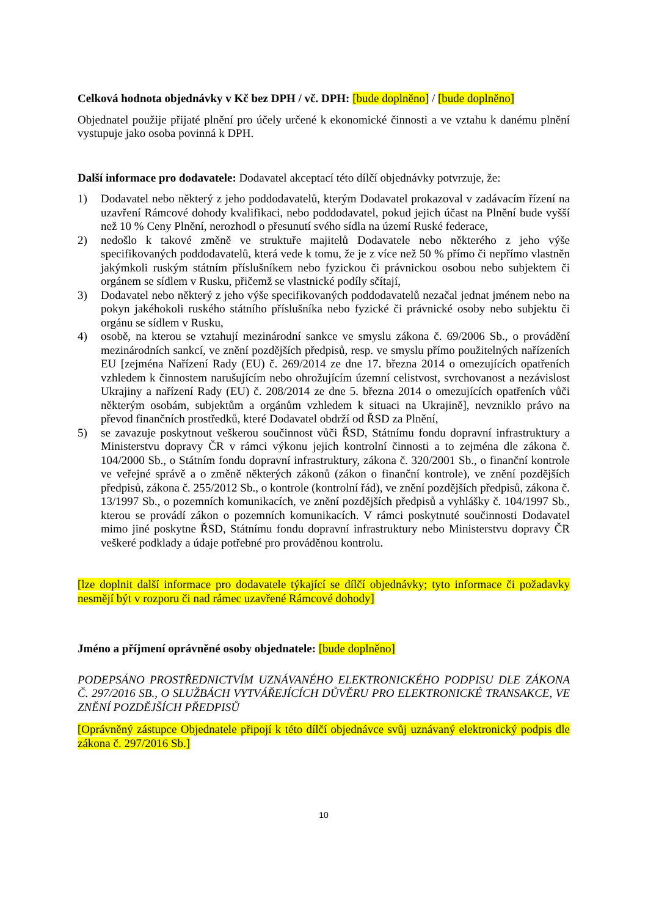Celková hodnota objednávky v Kč bez DPH / vč. DPH: [bude doplněno] / [bude doplněno]
Objednatel použije přijaté plnění pro účely určené k ekonomické činnosti a ve vztahu k danému plnění vystupuje jako osoba povinná k DPH.
Další informace pro dodavatele: Dodavatel akceptací této dílčí objednávky potvrzuje, že:
1) Dodavatel nebo některý z jeho poddodavatelů, kterým Dodavatel prokazoval v zadávacím řízení na uzavření Rámcové dohody kvalifikaci, nebo poddodavatel, pokud jejich účast na Plnění bude vyšší než 10 % Ceny Plnění, nerozhodl o přesunutí svého sídla na území Ruské federace,
2) nedošlo k takové změně ve struktuře majitelů Dodavatele nebo některého z jeho výše specifikovaných poddodavatelů, která vede k tomu, že je z více než 50 % přímo či nepřímo vlastněn jakýmkoli ruským státním příslušníkem nebo fyzickou či právnickou osobou nebo subjektem či orgánem se sídlem v Rusku, přičemž se vlastnické podíly sčítají,
3) Dodavatel nebo některý z jeho výše specifikovaných poddodavatelů nezačal jednat jménem nebo na pokyn jakéhokoli ruského státního příslušníka nebo fyzické či právnické osoby nebo subjektu či orgánu se sídlem v Rusku,
4) osobě, na kterou se vztahují mezinárodní sankce ve smyslu zákona č. 69/2006 Sb., o provádění mezinárodních sankcí, ve znění pozdějších předpisů, resp. ve smyslu přímo použitelných nařízeních EU [zejména Nařízení Rady (EU) č. 269/2014 ze dne 17. března 2014 o omezujících opatřeních vzhledem k činnostem narušujícím nebo ohrožujícím územní celistvost, svrchovanost a nezávislost Ukrajiny a nařízení Rady (EU) č. 208/2014 ze dne 5. března 2014 o omezujících opatřeních vůči některým osobám, subjektům a orgánům vzhledem k situaci na Ukrajině], nevzniklo právo na převod finančních prostředků, které Dodavatel obdrží od ŘSD za Plnění,
5) se zavazuje poskytnout veškerou součinnost vůči ŘSD, Státnímu fondu dopravní infrastruktury a Ministerstvu dopravy ČR v rámci výkonu jejich kontrolní činnosti a to zejména dle zákona č. 104/2000 Sb., o Státním fondu dopravní infrastruktury, zákona č. 320/2001 Sb., o finanční kontrole ve veřejné správě a o změně některých zákonů (zákon o finanční kontrole), ve znění pozdějších předpisů, zákona č. 255/2012 Sb., o kontrole (kontrolní řád), ve znění pozdějších předpisů, zákona č. 13/1997 Sb., o pozemních komunikacích, ve znění pozdějších předpisů a vyhlášky č. 104/1997 Sb., kterou se provádí zákon o pozemních komunikacích. V rámci poskytnuté součinnosti Dodavatel mimo jiné poskytne ŘSD, Státnímu fondu dopravní infrastruktury nebo Ministerstvu dopravy ČR veškeré podklady a údaje potřebné pro prováděnou kontrolu.
[lze doplnit další informace pro dodavatele týkající se dílčí objednávky; tyto informace či požadavky nesmějí být v rozporu či nad rámec uzavřené Rámcové dohody]
Jméno a příjmení oprávněné osoby objednatele: [bude doplněno]
PODEPSÁNO PROSTŘEDNICTVÍM UZNÁVANÉHO ELEKTRONICKÉHO PODPISU DLE ZÁKONA Č. 297/2016 SB., O SLUŽBÁCH VYTVÁŘEJÍCÍCH DŮVĚRU PRO ELEKTRONICKÉ TRANSAKCE, VE ZNĚNÍ POZDĚJŠÍCH PŘEDPISŮ
[Oprávněný zástupce Objednatele připojí k této dílčí objednávce svůj uznávaný elektronický podpis dle zákona č. 297/2016 Sb.]
10